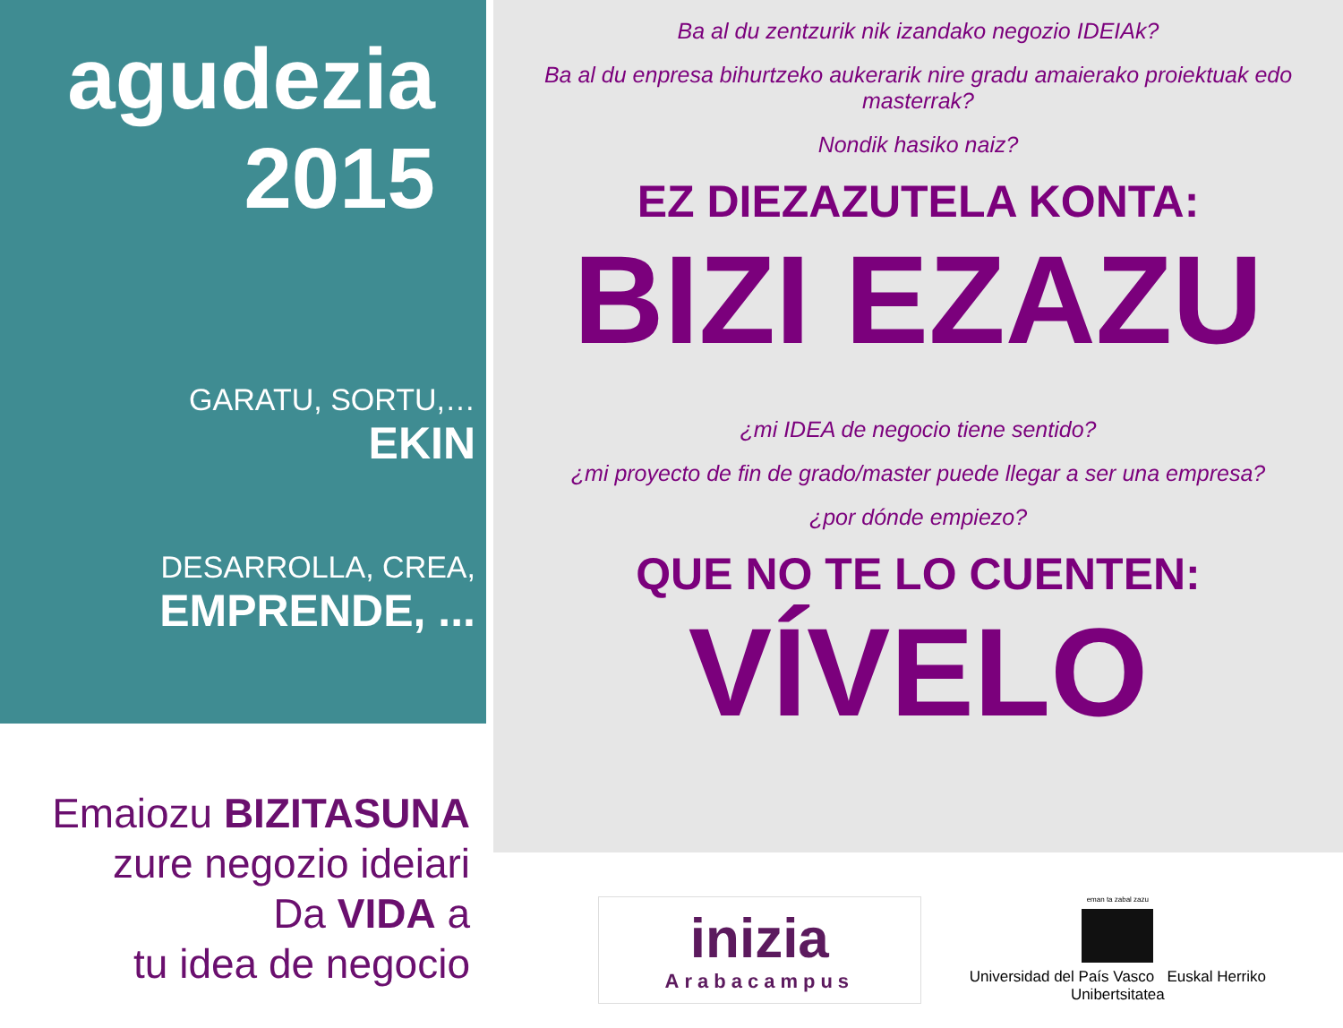agudezia
2015
GARATU, SORTU,…
EKIN
DESARROLLA, CREA,
EMPRENDE, ...
Emaiozu BIZITASUNA
zure negozio ideiari
Da VIDA a
tu idea de negocio
Ba al du zentzurik nik izandako negozio IDEIAk?
Ba al du enpresa bihurtzeko aukerarik nire gradu amaierako proiektuak edo masterrak?
Nondik hasiko naiz?
EZ DIEZAZUTELA KONTA:
BIZI EZAZU
¿mi IDEA de negocio tiene sentido?
¿mi proyecto de fin de grado/master puede llegar a ser una empresa?
¿por dónde empiezo?
QUE NO TE LO CUENTEN:
VÍVELO
inizia
Arabacampus
eman ta zabal zazu
Universidad del País Vasco Euskal Herriko Unibertsitatea